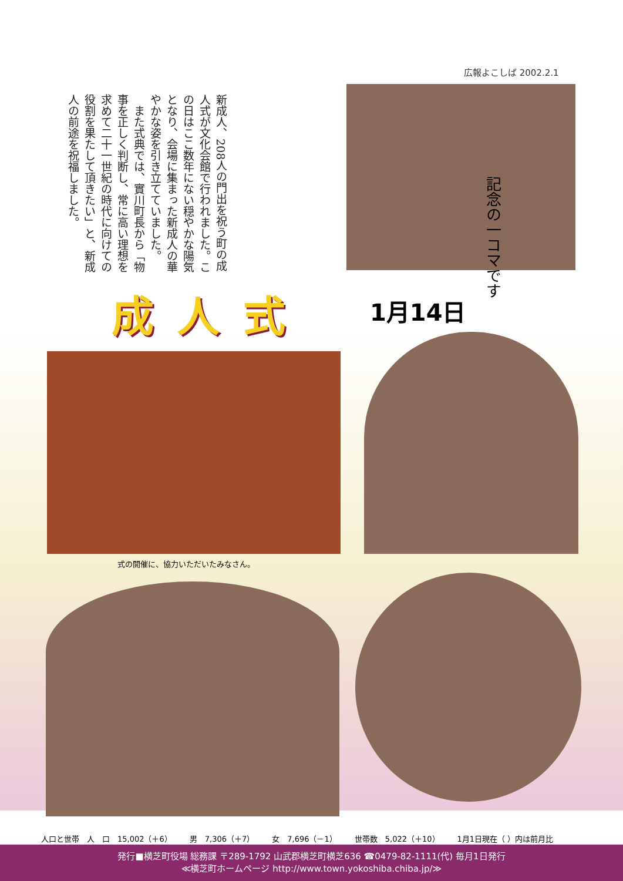広報よこしば 2002.2.1
新成人、208人の門出を祝う町の成人式が文化会館で行われました。この日はここ数年にない穏やかな陽気となり、会場に集まった新成人の華やかな姿を引き立てていました。
　また式典では、實川町長から「物事を正しく判断し、常に高い理想を求めて二十一世紀の時代に向けての役割を果たして頂きたい」と、新成人の前途を祝福しました。
記念の一コマです
成人式 1月14日
式の開催に、協力いただいたみなさん。
人口と世帯　人　口　15,002（＋6） 男　7,306（＋7） 女　7,696（－1） 世帯数　5,022（＋10） 1月1日現在（ ）内は前月比
発行■横芝町役場 総務課 〒289-1792 山武郡横芝町横芝636 ☎0479-82-1111(代) 毎月1日発行
≪横芝町ホームページ http://www.town.yokoshiba.chiba.jp/≫